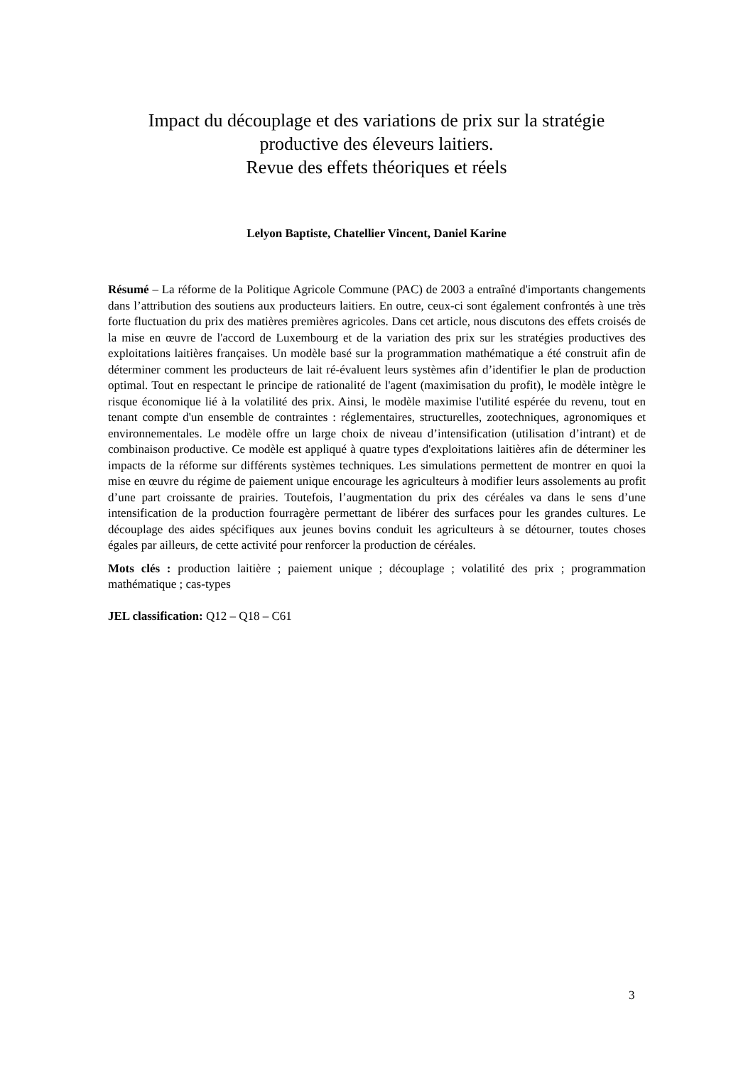Impact du découplage et des variations de prix sur la stratégie
productive des éleveurs laitiers.
Revue des effets théoriques et réels
Lelyon Baptiste, Chatellier Vincent, Daniel Karine
Résumé – La réforme de la Politique Agricole Commune (PAC) de 2003 a entraîné d'importants changements dans l’attribution des soutiens aux producteurs laitiers. En outre, ceux-ci sont également confrontés à une très forte fluctuation du prix des matières premières agricoles. Dans cet article, nous discutons des effets croisés de la mise en œuvre de l'accord de Luxembourg et de la variation des prix sur les stratégies productives des exploitations laitières françaises. Un modèle basé sur la programmation mathématique a été construit afin de déterminer comment les producteurs de lait ré-évaluent leurs systèmes afin d’identifier le plan de production optimal. Tout en respectant le principe de rationalité de l'agent (maximisation du profit), le modèle intègre le risque économique lié à la volatilité des prix. Ainsi, le modèle maximise l'utilité espérée du revenu, tout en tenant compte d'un ensemble de contraintes : réglementaires, structurelles, zootechniques, agronomiques et environnementales. Le modèle offre un large choix de niveau d’intensification (utilisation d’intrant) et de combinaison productive. Ce modèle est appliqué à quatre types d'exploitations laitières afin de déterminer les impacts de la réforme sur différents systèmes techniques. Les simulations permettent de montrer en quoi la mise en œuvre du régime de paiement unique encourage les agriculteurs à modifier leurs assolements au profit d’une part croissante de prairies. Toutefois, l’augmentation du prix des céréales va dans le sens d’une intensification de la production fourragère permettant de libérer des surfaces pour les grandes cultures. Le découplage des aides spécifiques aux jeunes bovins conduit les agriculteurs à se détourner, toutes choses égales par ailleurs, de cette activité pour renforcer la production de céréales.
Mots clés : production laitière ; paiement unique ; découplage ; volatilité des prix ; programmation mathématique ; cas-types
JEL classification: Q12 – Q18 – C61
3